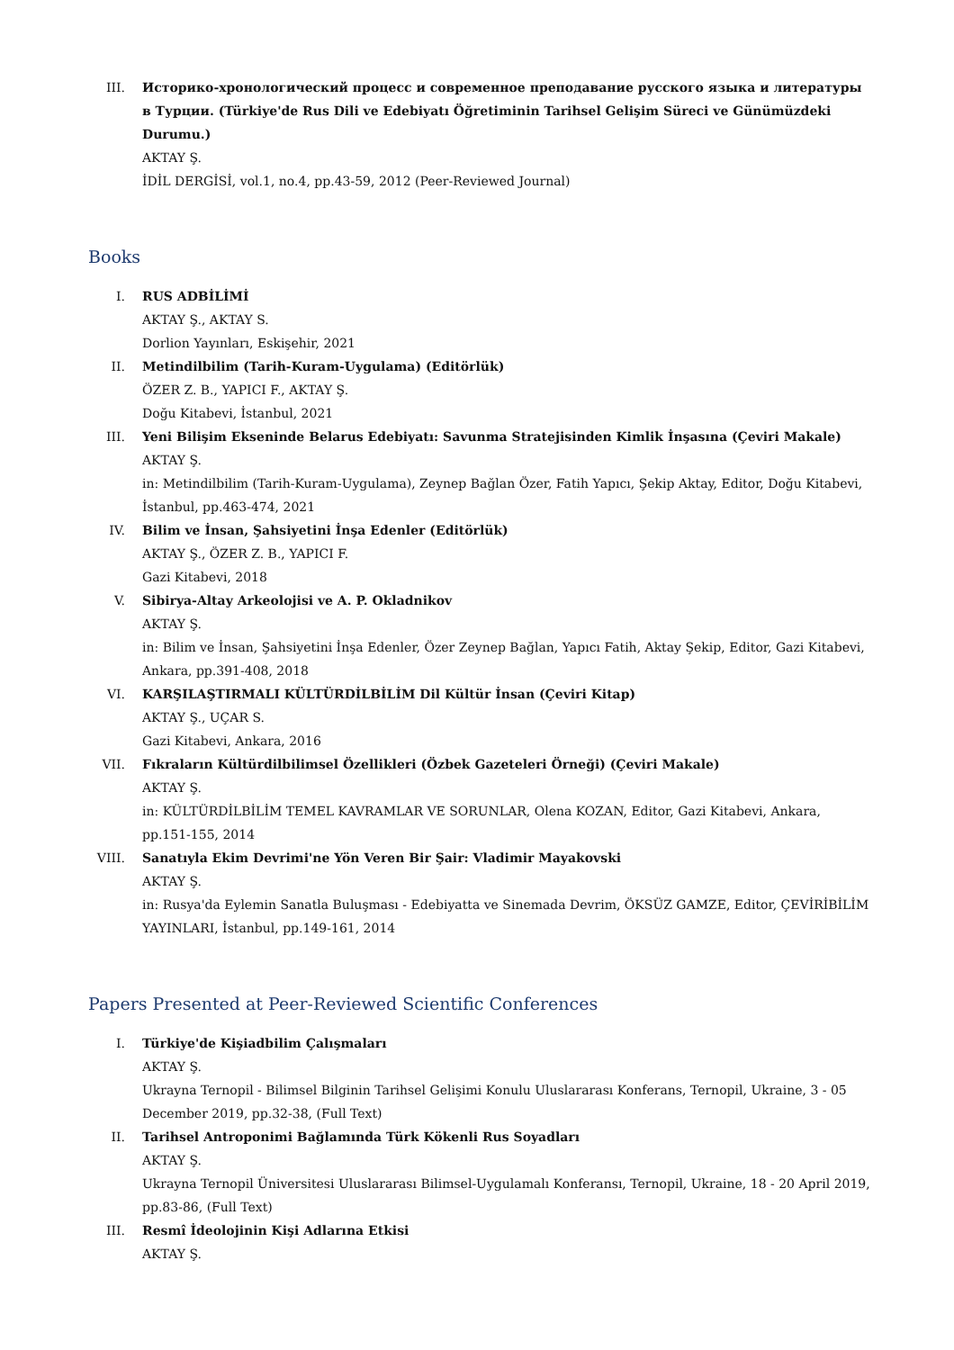III. Историко-хронологический процесс и современное преподавание русского языка и литературы в Турции. (Türkiye'de Rus Dili ve Edebiyatı Öğretiminin Tarihsel Gelişim Süreci ve Günümüzdeki Durumu.)
AKTAY Ş.
İDİL DERGİSİ, vol.1, no.4, pp.43-59, 2012 (Peer-Reviewed Journal)
Books
I. RUS ADBİLİMİ
AKTAY Ş., AKTAY S.
Dorlion Yayınları, Eskişehir, 2021
II. Metindilbilim (Tarih-Kuram-Uygulama) (Editörlük)
ÖZER Z. B., YAPICI F., AKTAY Ş.
Doğu Kitabevi, İstanbul, 2021
III. Yeni Bilişim Ekseninde Belarus Edebiyatı: Savunma Stratejisinden Kimlik İnşasına (Çeviri Makale)
AKTAY Ş.
in: Metindilbilim (Tarih-Kuram-Uygulama), Zeynep Bağlan Özer, Fatih Yapıcı, Şekip Aktay, Editor, Doğu Kitabevi, İstanbul, pp.463-474, 2021
IV. Bilim ve İnsan, Şahsiyetini İnşa Edenler (Editörlük)
AKTAY Ş., ÖZER Z. B., YAPICI F.
Gazi Kitabevi, 2018
V. Sibirya-Altay Arkeolojisi ve A. P. Okladnikov
AKTAY Ş.
in: Bilim ve İnsan, Şahsiyetini İnşa Edenler, Özer Zeynep Bağlan, Yapıcı Fatih, Aktay Şekip, Editor, Gazi Kitabevi, Ankara, pp.391-408, 2018
VI. KARŞILAŞTIRMALI KÜLTÜRDİLBİLİM Dil Kültür İnsan (Çeviri Kitap)
AKTAY Ş., UÇAR S.
Gazi Kitabevi, Ankara, 2016
VII. Fıkraların Kültürdilbilimsel Özellikleri (Özbek Gazeteleri Örneği) (Çeviri Makale)
AKTAY Ş.
in: KÜLTÜRDİLBİLİM TEMEL KAVRAMLAR VE SORUNLAR, Olena KOZAN, Editor, Gazi Kitabevi, Ankara, pp.151-155, 2014
VIII. Sanatıyla Ekim Devrimi'ne Yön Veren Bir Şair: Vladimir Mayakovski
AKTAY Ş.
in: Rusya'da Eylemin Sanatla Buluşması - Edebiyatta ve Sinemada Devrim, ÖKSÜZ GAMZE, Editor, ÇEVİRİBİLİM YAYINLARI, İstanbul, pp.149-161, 2014
Papers Presented at Peer-Reviewed Scientific Conferences
I. Türkiye'de Kişiadbilim Çalışmaları
AKTAY Ş.
Ukrayna Ternopil - Bilimsel Bilginin Tarihsel Gelişimi Konulu Uluslararası Konferans, Ternopil, Ukraine, 3 - 05 December 2019, pp.32-38, (Full Text)
II. Tarihsel Antroponimi Bağlamında Türk Kökenli Rus Soyadları
AKTAY Ş.
Ukrayna Ternopil Üniversitesi Uluslararası Bilimsel-Uygulamalı Konferansı, Ternopil, Ukraine, 18 - 20 April 2019, pp.83-86, (Full Text)
III. Resmî İdeolojinin Kişi Adlarına Etkisi
AKTAY Ş.